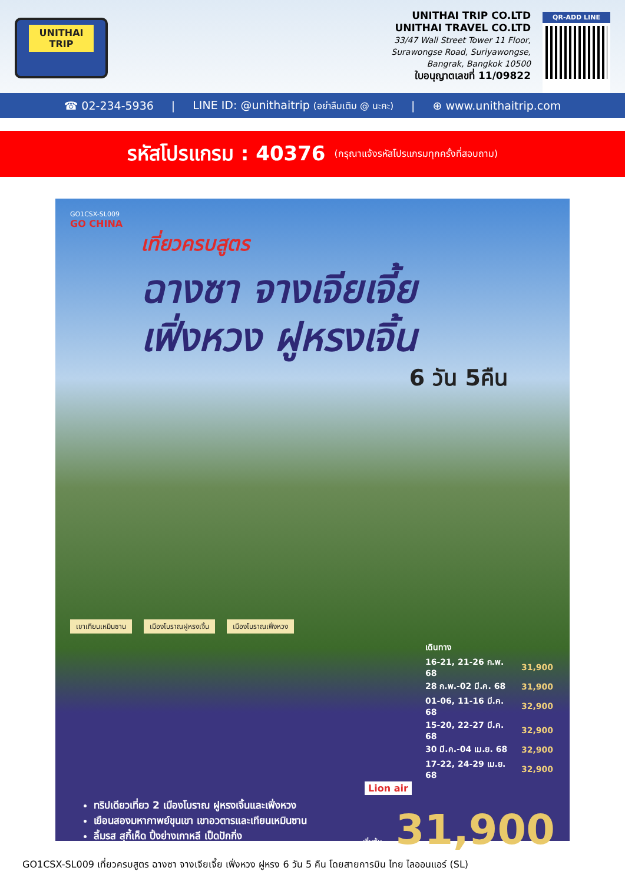UNITHAI TRIP
UNITHAI TRIP CO.LTD
UNITHAI TRAVEL CO.LTD
33/47 Wall Street Tower 11 Floor,
Surawongse Road, Suriyawongse,
Bangrak, Bangkok 10500
ใบอนุญาตเลขที่ 11/09822
QR-ADD LINE
☎ 02-234-5936 | LINE ID: @unithaitrip (อย่าลืมเติม @ นะคะ) | ⊕ www.unithaitrip.com
รหัสโปรแกรม : 40376 (กรุณาแจ้งรหัสโปรแกรมทุกครั้งที่สอบถาม)
GO1CSX-SL009
GO CHINA
เที่ยวครบสูตร
ฉางซา จางเจียเจี้ย
เฟิ่งหวง ฝูหรงเจิ้น
6 วัน 5คืน
เขาเทียนเหมินซาน เมืองโบราณฝูหรงเจิ้น เมืองโบราณเฟิ่งหวง
| เดินทาง | |
| 16-21, 21-26 ก.พ. 68 | 31,900 |
| 28 ก.พ.-02 มี.ค. 68 | 31,900 |
| 01-06, 11-16 มี.ค. 68 | 32,900 |
| 15-20, 22-27 มี.ค. 68 | 32,900 |
| 30 มี.ค.-04 เม.ย. 68 | 32,900 |
| 17-22, 24-29 เม.ย. 68 | 32,900 |
Lion air
ทริปเดียวเที่ยว 2 เมืองโบราณ ฝูหรงเจิ้นและเฟิ่งหวง
เยือนสองมหากาพย์ขุนเขา เขาอวตารและเทียนเหมินซาน
ลิ้มรส สุกี้เห็ด ปิ้งย่างเกาหลี เป็ดปักกิ่ง
เริ่มต้น 31,900
GO1CSX-SL009 เที่ยวครบสูตร ฉางซา จางเจียเจี้ย เฟิ่งหวง ฝูหรง 6 วัน 5 คืน โดยสายการบิน ไทย ไลออนแอร์ (SL)